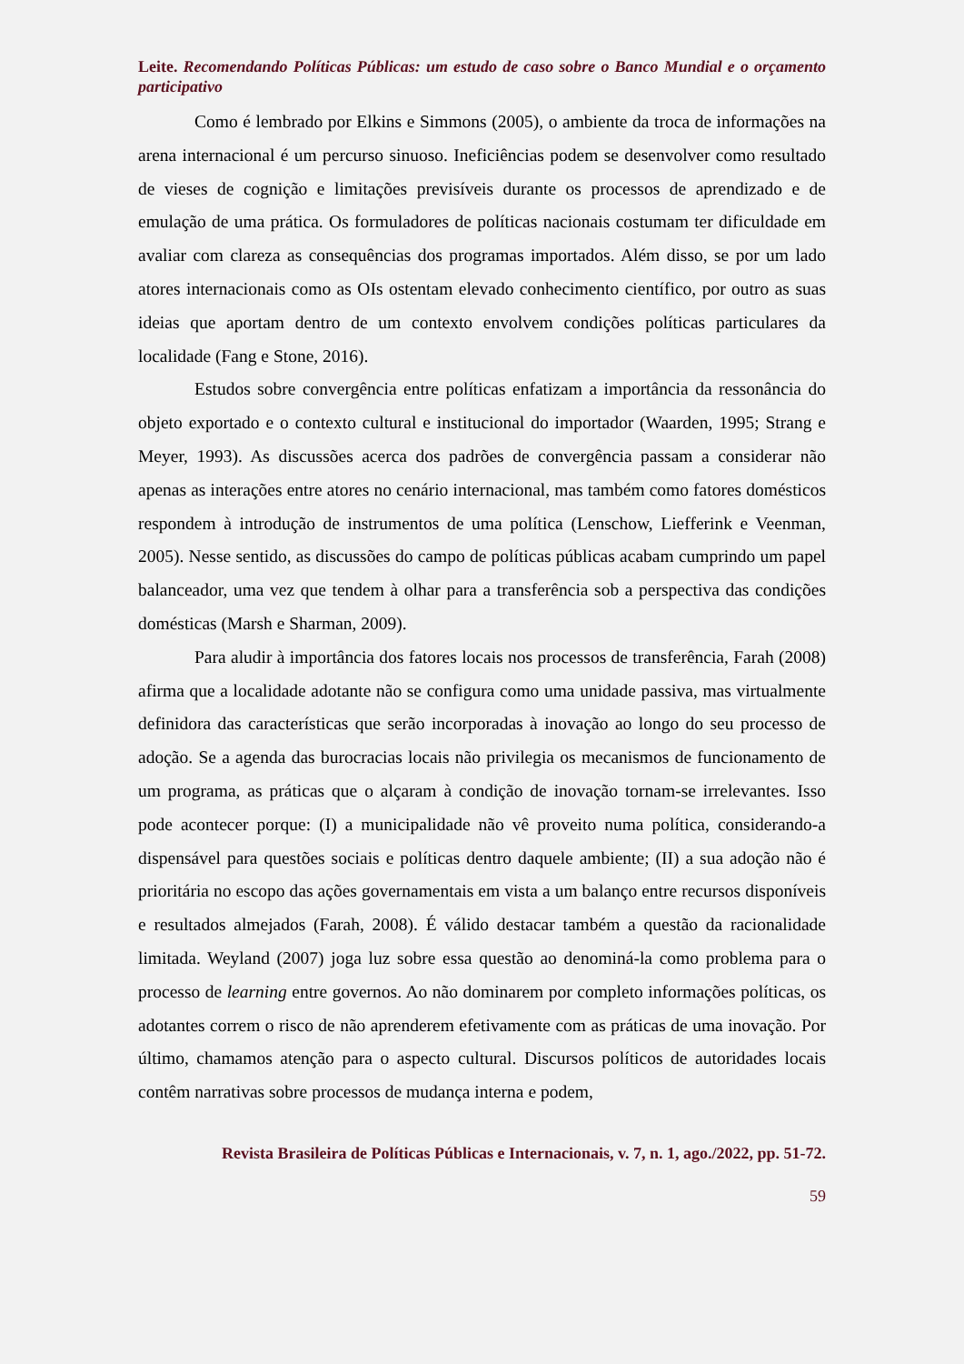Leite. Recomendando Políticas Públicas: um estudo de caso sobre o Banco Mundial e o orçamento participativo
Como é lembrado por Elkins e Simmons (2005), o ambiente da troca de informações na arena internacional é um percurso sinuoso. Ineficiências podem se desenvolver como resultado de vieses de cognição e limitações previsíveis durante os processos de aprendizado e de emulação de uma prática. Os formuladores de políticas nacionais costumam ter dificuldade em avaliar com clareza as consequências dos programas importados. Além disso, se por um lado atores internacionais como as OIs ostentam elevado conhecimento científico, por outro as suas ideias que aportam dentro de um contexto envolvem condições políticas particulares da localidade (Fang e Stone, 2016).
Estudos sobre convergência entre políticas enfatizam a importância da ressonância do objeto exportado e o contexto cultural e institucional do importador (Waarden, 1995; Strang e Meyer, 1993). As discussões acerca dos padrões de convergência passam a considerar não apenas as interações entre atores no cenário internacional, mas também como fatores domésticos respondem à introdução de instrumentos de uma política (Lenschow, Liefferink e Veenman, 2005). Nesse sentido, as discussões do campo de políticas públicas acabam cumprindo um papel balanceador, uma vez que tendem à olhar para a transferência sob a perspectiva das condições domésticas (Marsh e Sharman, 2009).
Para aludir à importância dos fatores locais nos processos de transferência, Farah (2008) afirma que a localidade adotante não se configura como uma unidade passiva, mas virtualmente definidora das características que serão incorporadas à inovação ao longo do seu processo de adoção. Se a agenda das burocracias locais não privilegia os mecanismos de funcionamento de um programa, as práticas que o alçaram à condição de inovação tornam-se irrelevantes. Isso pode acontecer porque: (I) a municipalidade não vê proveito numa política, considerando-a dispensável para questões sociais e políticas dentro daquele ambiente; (II) a sua adoção não é prioritária no escopo das ações governamentais em vista a um balanço entre recursos disponíveis e resultados almejados (Farah, 2008). É válido destacar também a questão da racionalidade limitada. Weyland (2007) joga luz sobre essa questão ao denominá-la como problema para o processo de learning entre governos. Ao não dominarem por completo informações políticas, os adotantes correm o risco de não aprenderem efetivamente com as práticas de uma inovação. Por último, chamamos atenção para o aspecto cultural. Discursos políticos de autoridades locais contêm narrativas sobre processos de mudança interna e podem,
Revista Brasileira de Políticas Públicas e Internacionais, v. 7, n. 1, ago./2022, pp. 51-72.
59